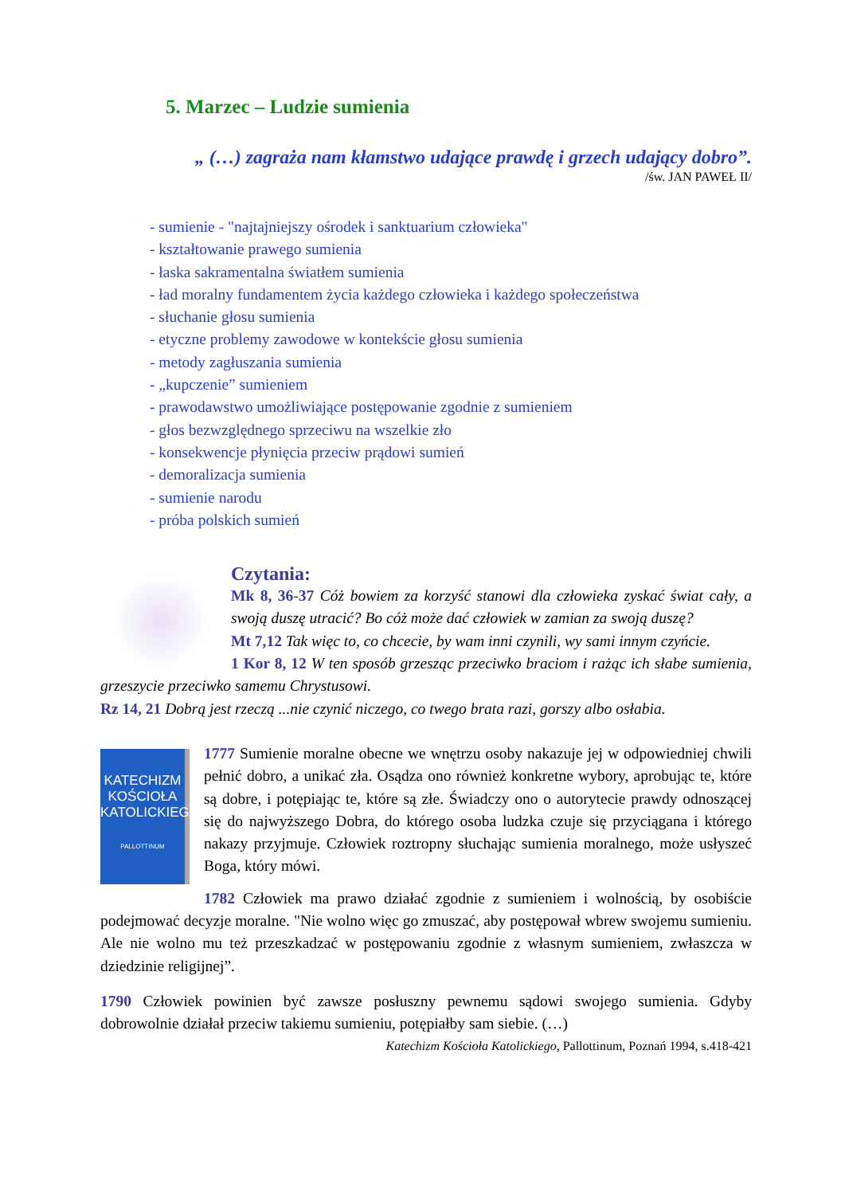5. Marzec – Ludzie sumienia
„ (…) zagraża nam kłamstwo udające prawdę i grzech udający dobro”.
/św. JAN PAWEŁ II/
- sumienie - "najtajniejszy ośrodek i sanktuarium człowieka"
- kształtowanie prawego sumienia
- łaska sakramentalna światłem sumienia
- ład moralny fundamentem życia każdego człowieka i każdego społeczeństwa
- słuchanie głosu sumienia
- etyczne problemy zawodowe w kontekście głosu sumienia
- metody zagłuszania sumienia
- „kupczenie” sumieniem
- prawodawstwo umożliwiające postępowanie zgodnie z sumieniem
- głos bezwzględnego sprzeciwu na wszelkie zło
- konsekwencje płynięcia przeciw prądowi sumień
- demoralizacja sumienia
- sumienie narodu
- próba polskich sumień
Czytania:
Mk 8, 36-37 Cóż bowiem za korzyść stanowi dla człowieka zyskać świat cały, a swoją duszę utracić? Bo cóż może dać człowiek w zamian za swoją duszę?
Mt 7,12 Tak więc to, co chcecie, by wam inni czynili, wy sami innym czyńcie.
1 Kor 8, 12 W ten sposób grzesząc przeciwko braciom i rażąc ich słabe sumienia, grzeszycie przeciwko samemu Chrystusowi.
Rz 14, 21 Dobrą jest rzeczą ...nie czynić niczego, co twego brata razi, gorszy albo osłabia.
KATECHIZM KOŚCIOŁA KATOLICKIEGO
PALLOTTINUM
1777 Sumienie moralne obecne we wnętrzu osoby nakazuje jej w odpowiedniej chwili pełnić dobro, a unikać zła. Osądza ono również konkretne wybory, aprobując te, które są dobre, i potępiając te, które są złe. Świadczy ono o autorytecie prawdy odnoszącej się do najwyższego Dobra, do którego osoba ludzka czuje się przyciągana i którego nakazy przyjmuje. Człowiek roztropny słuchając sumienia moralnego, może usłyszeć Boga, który mówi.
1782 Człowiek ma prawo działać zgodnie z sumieniem i wolnością, by osobiście podejmować decyzje moralne. "Nie wolno więc go zmuszać, aby postępował wbrew swojemu sumieniu. Ale nie wolno mu też przeszkadzać w postępowaniu zgodnie z własnym sumieniem, zwłaszcza w dziedzinie religijnej”.
1790 Człowiek powinien być zawsze posłuszny pewnemu sądowi swojego sumienia. Gdyby dobrowolnie działał przeciw takiemu sumieniu, potępiałby sam siebie. (…)
Katechizm Kościoła Katolickiego, Pallottinum, Poznań 1994, s.418-421